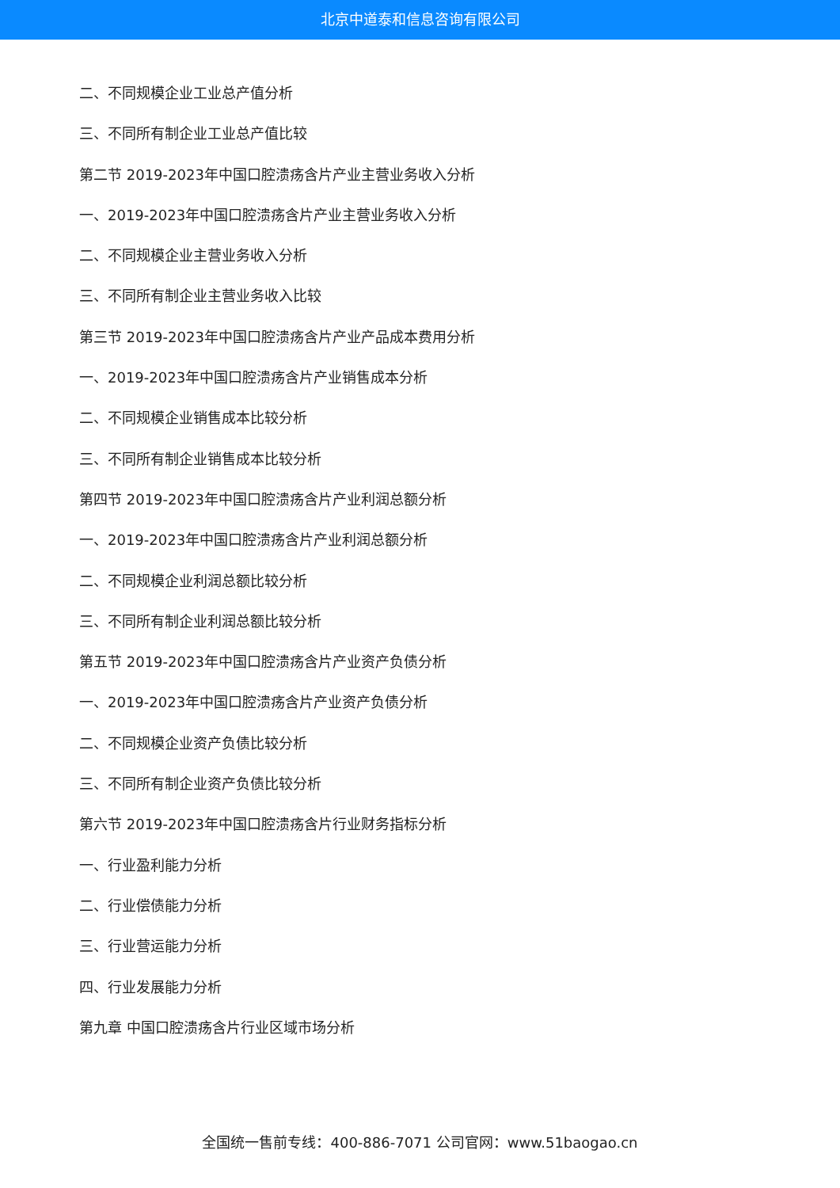北京中道泰和信息咨询有限公司
二、不同规模企业工业总产值分析
三、不同所有制企业工业总产值比较
第二节 2019-2023年中国口腔溃疡含片产业主营业务收入分析
一、2019-2023年中国口腔溃疡含片产业主营业务收入分析
二、不同规模企业主营业务收入分析
三、不同所有制企业主营业务收入比较
第三节 2019-2023年中国口腔溃疡含片产业产品成本费用分析
一、2019-2023年中国口腔溃疡含片产业销售成本分析
二、不同规模企业销售成本比较分析
三、不同所有制企业销售成本比较分析
第四节 2019-2023年中国口腔溃疡含片产业利润总额分析
一、2019-2023年中国口腔溃疡含片产业利润总额分析
二、不同规模企业利润总额比较分析
三、不同所有制企业利润总额比较分析
第五节 2019-2023年中国口腔溃疡含片产业资产负债分析
一、2019-2023年中国口腔溃疡含片产业资产负债分析
二、不同规模企业资产负债比较分析
三、不同所有制企业资产负债比较分析
第六节 2019-2023年中国口腔溃疡含片行业财务指标分析
一、行业盈利能力分析
二、行业偿债能力分析
三、行业营运能力分析
四、行业发展能力分析
第九章 中国口腔溃疡含片行业区域市场分析
全国统一售前专线：400-886-7071 公司官网：www.51baogao.cn